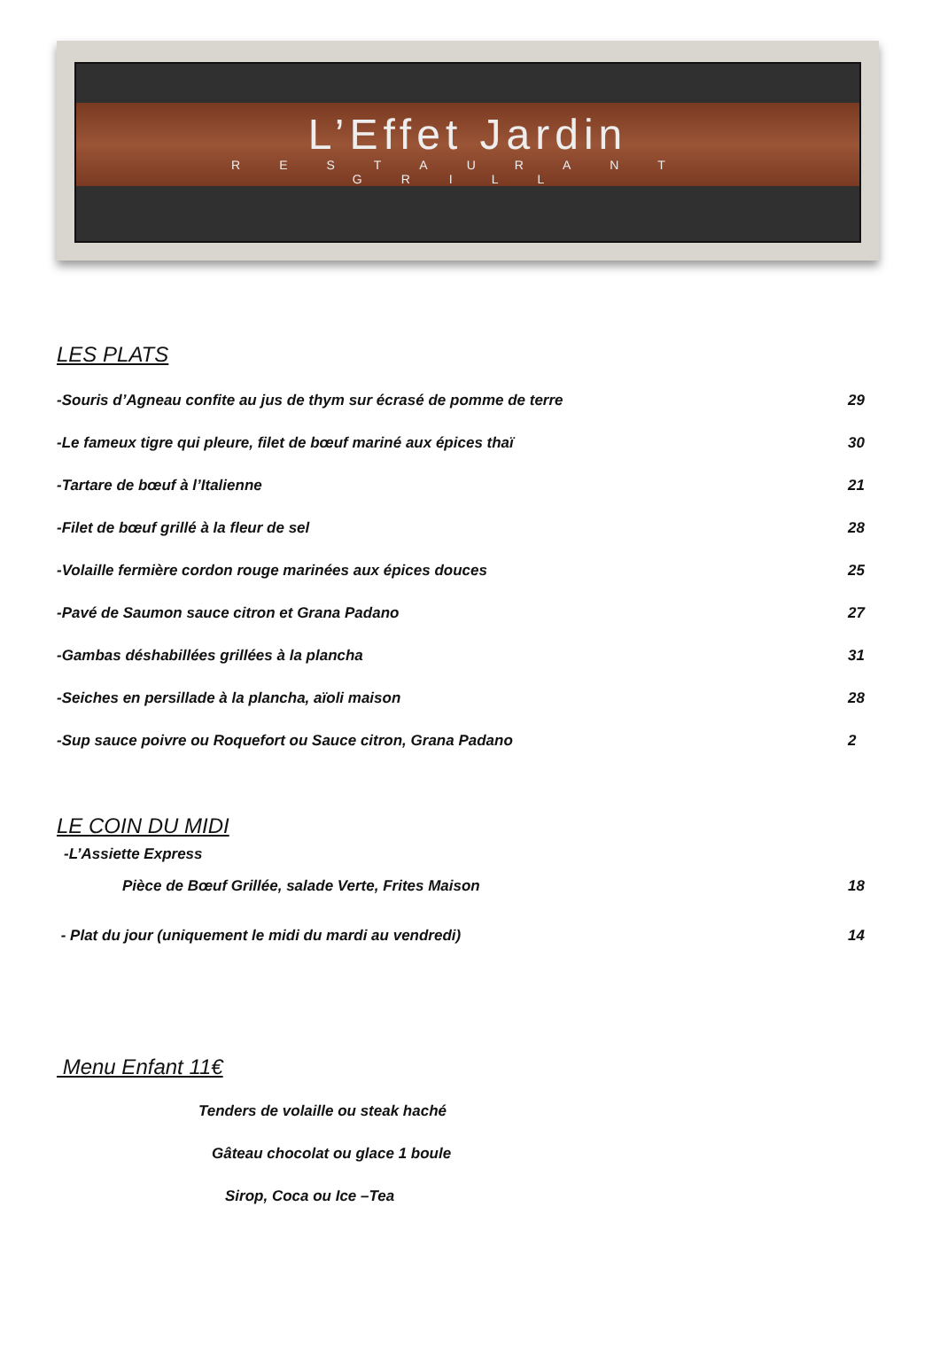L’Effet Jardin
RESTAURANT
GRILL
LES PLATS
-Souris d’Agneau confite au jus de thym sur écrasé de pomme de terre 29
-Le fameux tigre qui pleure, filet de bœuf mariné aux épices thaï 30
-Tartare de bœuf à l’Italienne 21
-Filet de bœuf grillé à la fleur de sel 28
-Volaille fermière cordon rouge marinées aux épices douces 25
-Pavé de Saumon sauce citron et Grana Padano 27
-Gambas déshabillées grillées à la plancha 31
-Seiches en persillade à la plancha, aïoli maison 28
-Sup sauce poivre ou Roquefort ou Sauce citron, Grana Padano 2
LE COIN DU MIDI
-L’Assiette Express
Pièce de Bœuf Grillée, salade Verte, Frites Maison 18
- Plat du jour (uniquement le midi du mardi au vendredi) 14
Menu Enfant 11€
Tenders de volaille ou steak haché
Gâteau chocolat ou glace 1 boule
Sirop, Coca ou Ice –Tea